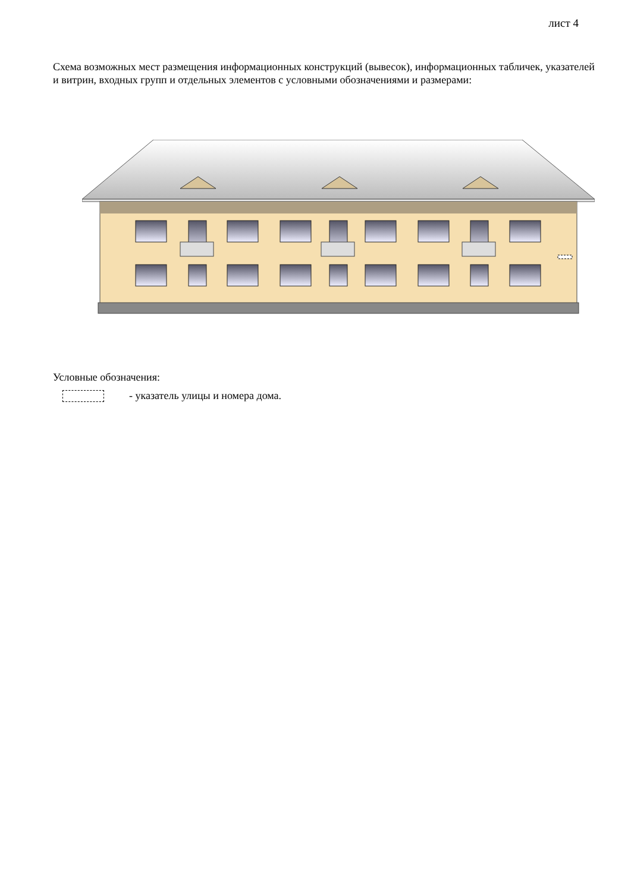лист 4
Схема возможных мест размещения информационных конструкций (вывесок), информационных табличек, указателей и витрин, входных групп и отдельных элементов с условными обозначениями и размерами:
Условные обозначения:
- указатель улицы и номера дома.